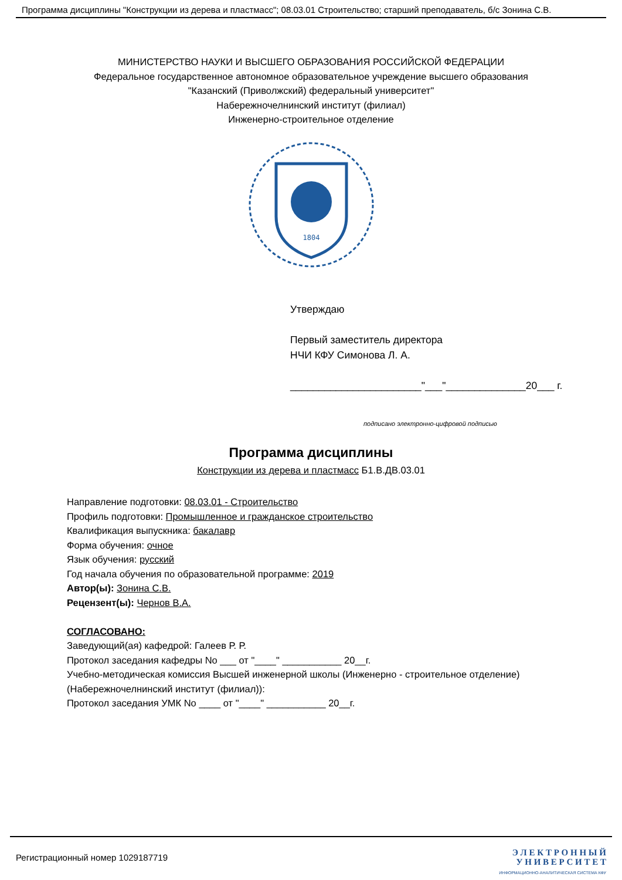Программа дисциплины "Конструкции из дерева и пластмасс"; 08.03.01 Строительство; старший преподаватель, б/с Зонина С.В.
МИНИСТЕРСТВО НАУКИ И ВЫСШЕГО ОБРАЗОВАНИЯ РОССИЙСКОЙ ФЕДЕРАЦИИ
Федеральное государственное автономное образовательное учреждение высшего образования
"Казанский (Приволжский) федеральный университет"
Набережночелнинский институт (филиал)
Инженерно-строительное отделение
1804
Утверждаю
Первый заместитель директора
НЧИ КФУ Симонова Л. А.
_______________________"___"______________20___ г.
подписано электронно-цифровой подписью
Программа дисциплины
Конструкции из дерева и пластмасс Б1.В.ДВ.03.01
Направление подготовки: 08.03.01 - Строительство
Профиль подготовки: Промышленное и гражданское строительство
Квалификация выпускника: бакалавр
Форма обучения: очное
Язык обучения: русский
Год начала обучения по образовательной программе: 2019
Автор(ы): Зонина С.В.
Рецензент(ы): Чернов В.А.
СОГЛАСОВАНО:
Заведующий(ая) кафедрой: Галеев Р. Р.
Протокол заседания кафедры No ___ от "____" ___________ 20__г.
Учебно-методическая комиссия Высшей инженерной школы (Инженерно - строительное отделение) (Набережночелнинский институт (филиал)):
Протокол заседания УМК No ____ от "____" ___________ 20__г.
Регистрационный номер 1029187719
Э Л Е К Т Р О Н Н Ы Й
У Н И В Е Р С И Т Е Т
ИНФОРМАЦИОННО-АНАЛИТИЧЕСКАЯ СИСТЕМА КФУ